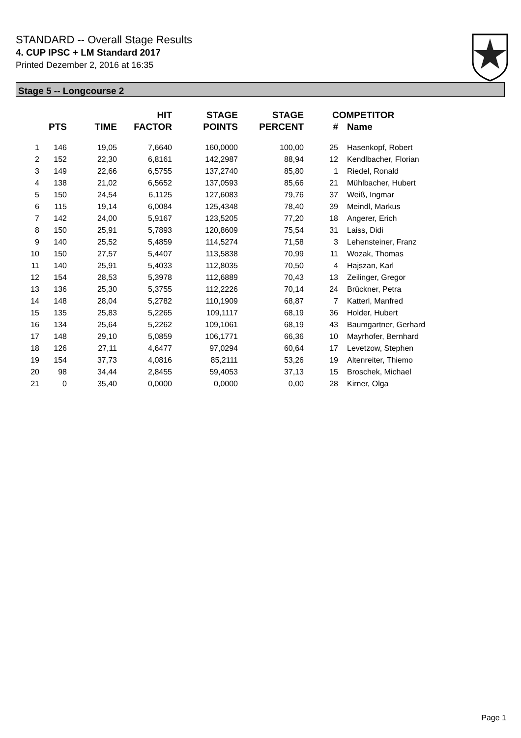STANDARD -- Overall Stage Results
4. CUP IPSC + LM Standard 2017
Printed Dezember 2, 2016 at 16:35
Stage 5 -- Longcourse 2
| | PTS | TIME | HIT FACTOR | STAGE POINTS | STAGE PERCENT | # | COMPETITOR Name |
| --- | --- | --- | --- | --- | --- | --- | --- |
| 1 | 146 | 19,05 | 7,6640 | 160,0000 | 100,00 | 25 | Hasenkopf, Robert |
| 2 | 152 | 22,30 | 6,8161 | 142,2987 | 88,94 | 12 | Kendlbacher, Florian |
| 3 | 149 | 22,66 | 6,5755 | 137,2740 | 85,80 | 1 | Riedel, Ronald |
| 4 | 138 | 21,02 | 6,5652 | 137,0593 | 85,66 | 21 | Mühlbacher, Hubert |
| 5 | 150 | 24,54 | 6,1125 | 127,6083 | 79,76 | 37 | Weiß, Ingmar |
| 6 | 115 | 19,14 | 6,0084 | 125,4348 | 78,40 | 39 | Meindl, Markus |
| 7 | 142 | 24,00 | 5,9167 | 123,5205 | 77,20 | 18 | Angerer, Erich |
| 8 | 150 | 25,91 | 5,7893 | 120,8609 | 75,54 | 31 | Laiss, Didi |
| 9 | 140 | 25,52 | 5,4859 | 114,5274 | 71,58 | 3 | Lehensteiner, Franz |
| 10 | 150 | 27,57 | 5,4407 | 113,5838 | 70,99 | 11 | Wozak, Thomas |
| 11 | 140 | 25,91 | 5,4033 | 112,8035 | 70,50 | 4 | Hajszan, Karl |
| 12 | 154 | 28,53 | 5,3978 | 112,6889 | 70,43 | 13 | Zeilinger, Gregor |
| 13 | 136 | 25,30 | 5,3755 | 112,2226 | 70,14 | 24 | Brückner, Petra |
| 14 | 148 | 28,04 | 5,2782 | 110,1909 | 68,87 | 7 | Katterl, Manfred |
| 15 | 135 | 25,83 | 5,2265 | 109,1117 | 68,19 | 36 | Holder, Hubert |
| 16 | 134 | 25,64 | 5,2262 | 109,1061 | 68,19 | 43 | Baumgartner, Gerhard |
| 17 | 148 | 29,10 | 5,0859 | 106,1771 | 66,36 | 10 | Mayrhofer, Bernhard |
| 18 | 126 | 27,11 | 4,6477 | 97,0294 | 60,64 | 17 | Levetzow, Stephen |
| 19 | 154 | 37,73 | 4,0816 | 85,2111 | 53,26 | 19 | Altenreiter, Thiemo |
| 20 | 98 | 34,44 | 2,8455 | 59,4053 | 37,13 | 15 | Broschek, Michael |
| 21 | 0 | 35,40 | 0,0000 | 0,0000 | 0,00 | 28 | Kirner, Olga |
Page 1